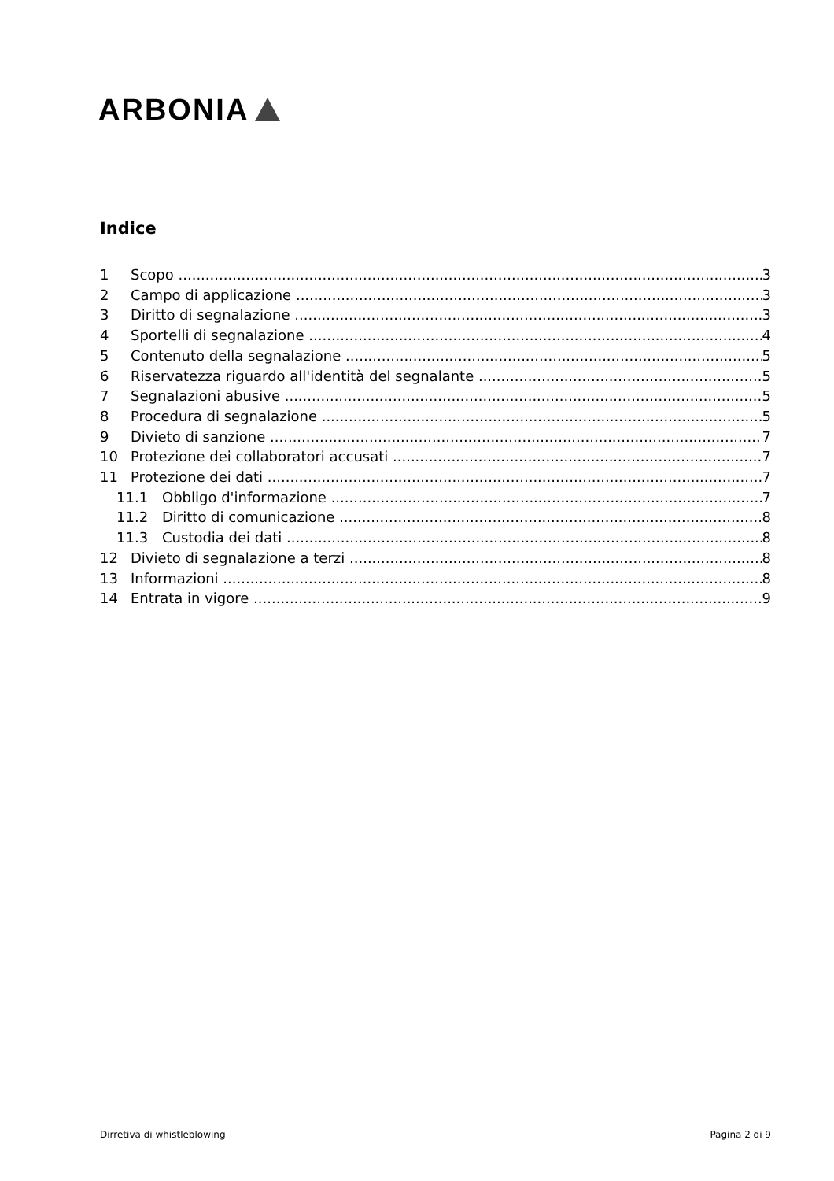ARBONIA
Indice
1 Scopo 3
2 Campo di applicazione 3
3 Diritto di segnalazione 3
4 Sportelli di segnalazione 4
5 Contenuto della segnalazione 5
6 Riservatezza riguardo all'identità del segnalante
5
7 Segnalazioni abusive 5
8 Procedura di segnalazione 5
9 Divieto di sanzione 7
10 Protezione dei collaboratori accusati
7
11 Protezione dei dati 7
11.1 Obbligo d'informazione 7
11.2 Diritto di comunicazione 8
11.3 Custodia dei dati 8
12 Divieto di segnalazione a terzi
8
13 Informazioni 8
14 Entrata in vigore 9
Dirretiva di whistleblowing Pagina 2 di 9